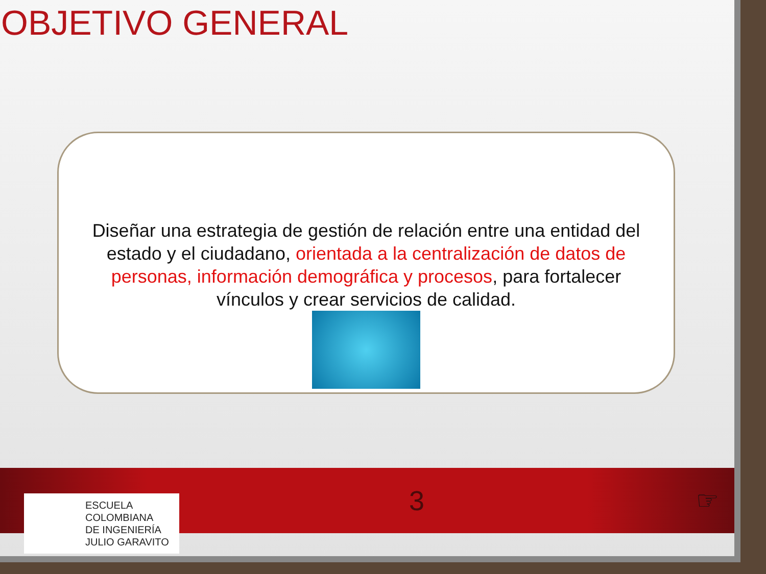OBJETIVO GENERAL
Diseñar una estrategia de gestión de relación entre una entidad del estado y el ciudadano, orientada a la centralización de datos de personas, información demográfica y procesos, para fortalecer vínculos y crear servicios de calidad.
ESCUELA
COLOMBIANA
DE INGENIERÍA
JULIO GARAVITO
3 ☞